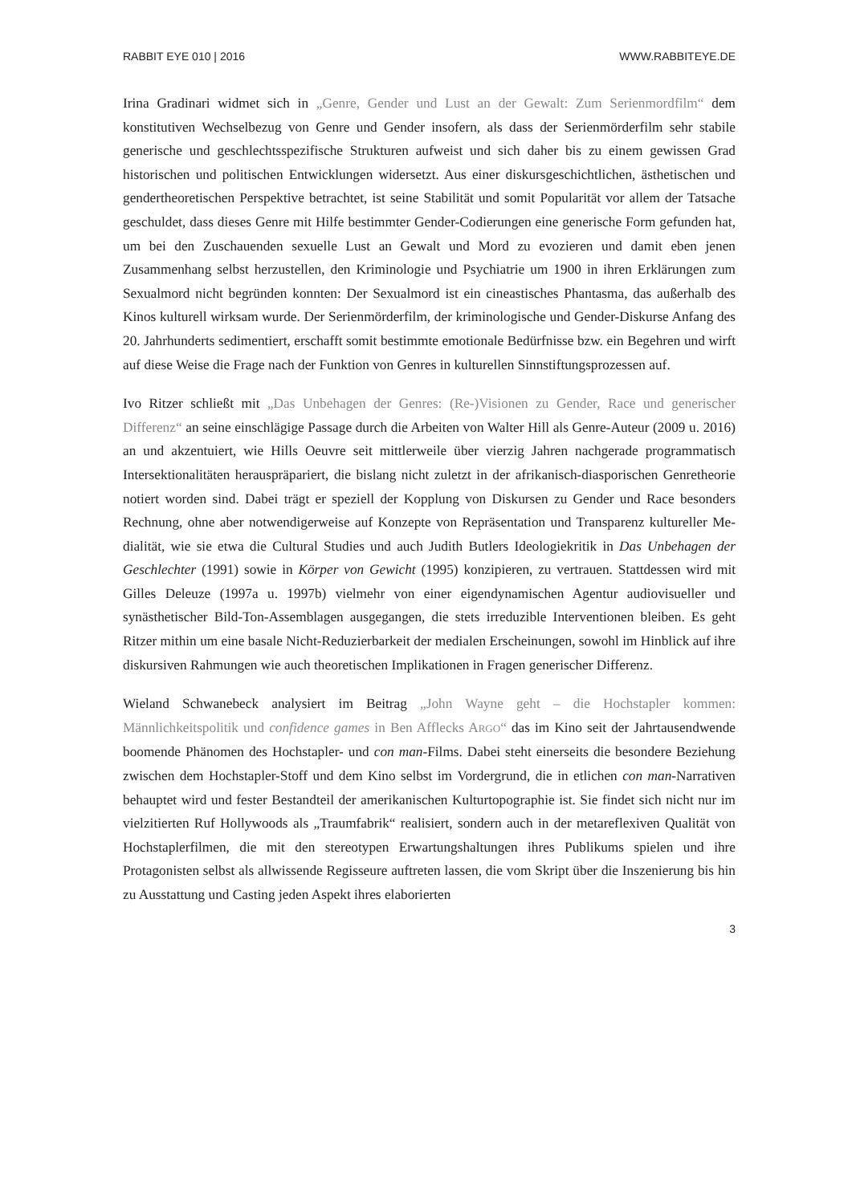RABBIT EYE 010 | 2016 WWW.RABBITEYE.DE
Irina Gradinari widmet sich in „Genre, Gender und Lust an der Gewalt: Zum Serienmord­film“ dem konstitutiven Wechselbezug von Genre und Gender insofern, als dass der Seri­enmörderfilm sehr stabile generische und geschlechtsspezifische Strukturen aufweist und sich daher bis zu einem gewissen Grad historischen und politischen Entwicklungen wider­setzt. Aus einer diskursgeschichtlichen, ästhetischen und gendertheoretischen Perspektive betrachtet, ist seine Stabilität und somit Popularität vor allem der Tatsache geschuldet, dass dieses Genre mit Hilfe bestimmter Gender-Codierungen eine generische Form gefunden hat, um bei den Zuschauenden sexuelle Lust an Gewalt und Mord zu evozieren und damit eben jenen Zusammenhang selbst herzustellen, den Kriminologie und Psychiatrie um 1900 in ihren Erklärungen zum Sexualmord nicht begründen konnten: Der Sexualmord ist ein cineastisches Phantasma, das außerhalb des Kinos kulturell wirksam wurde. Der Serien­mörderfilm, der kriminologische und Gender-Diskurse Anfang des 20. Jahrhunderts sedi­mentiert, erschafft somit bestimmte emotionale Bedürfnisse bzw. ein Begehren und wirft auf diese Weise die Frage nach der Funktion von Genres in kulturellen Sinnstiftungspro­zessen auf.
Ivo Ritzer schließt mit „Das Unbehagen der Genres: (Re-)Visionen zu Gender, Race und generischer Differenz“ an seine einschlägige Passage durch die Arbeiten von Walter Hill als Genre-Auteur (2009 u. 2016) an und akzentuiert, wie Hills Oeuvre seit mittlerweile über vierzig Jahren nachgerade programmatisch Intersektionalitäten herauspräpariert, die bislang nicht zuletzt in der afrikanisch-diasporischen Genretheorie notiert worden sind. Dabei trägt er speziell der Kopplung von Diskursen zu Gender und Race besonders Rechnung, ohne aber notwendigerweise auf Konzepte von Repräsentation und Transparenz kultureller Me­dialität, wie sie etwa die Cultural Studies und auch Judith Butlers Ideologiekritik in Das Un­behagen der Geschlechter (1991) sowie in Körper von Gewicht (1995) konzipieren, zu vertrauen. Stattdessen wird mit Gilles Deleuze (1997a u. 1997b) vielmehr von einer eigendynamischen Agentur audiovisueller und synästhetischer Bild-Ton-Assemblagen ausgegangen, die stets irreduzible Interventionen bleiben. Es geht Ritzer mithin um eine basale Nicht-Reduzierbarkeit der medialen Erscheinungen, sowohl im Hinblick auf ihre diskursiven Rahmungen wie auch theoretischen Implikationen in Fragen generischer Differenz.
Wieland Schwanebeck analysiert im Beitrag „John Wayne geht – die Hochstapler kommen: Männlichkeitspolitik und confidence games in Ben Afflecks ARGO“ das im Kino seit der Jahr­tausendwende boomende Phänomen des Hochstapler- und con man-Films. Dabei steht ei­nerseits die besondere Beziehung zwischen dem Hochstapler-Stoff und dem Kino selbst im Vordergrund, die in etlichen con man-Narrativen behauptet wird und fester Bestandteil der amerikanischen Kulturtopographie ist. Sie findet sich nicht nur im vielzitierten Ruf Hollywoods als „Traumfabrik“ realisiert, sondern auch in der metareflexiven Qualität von Hochstaplerfilmen, die mit den stereotypen Erwartungshaltungen ihres Publikums spielen und ihre Protagonisten selbst als allwissende Regisseure auftreten lassen, die vom Skript über die Inszenierung bis hin zu Ausstattung und Casting jeden Aspekt ihres elaborierten
3